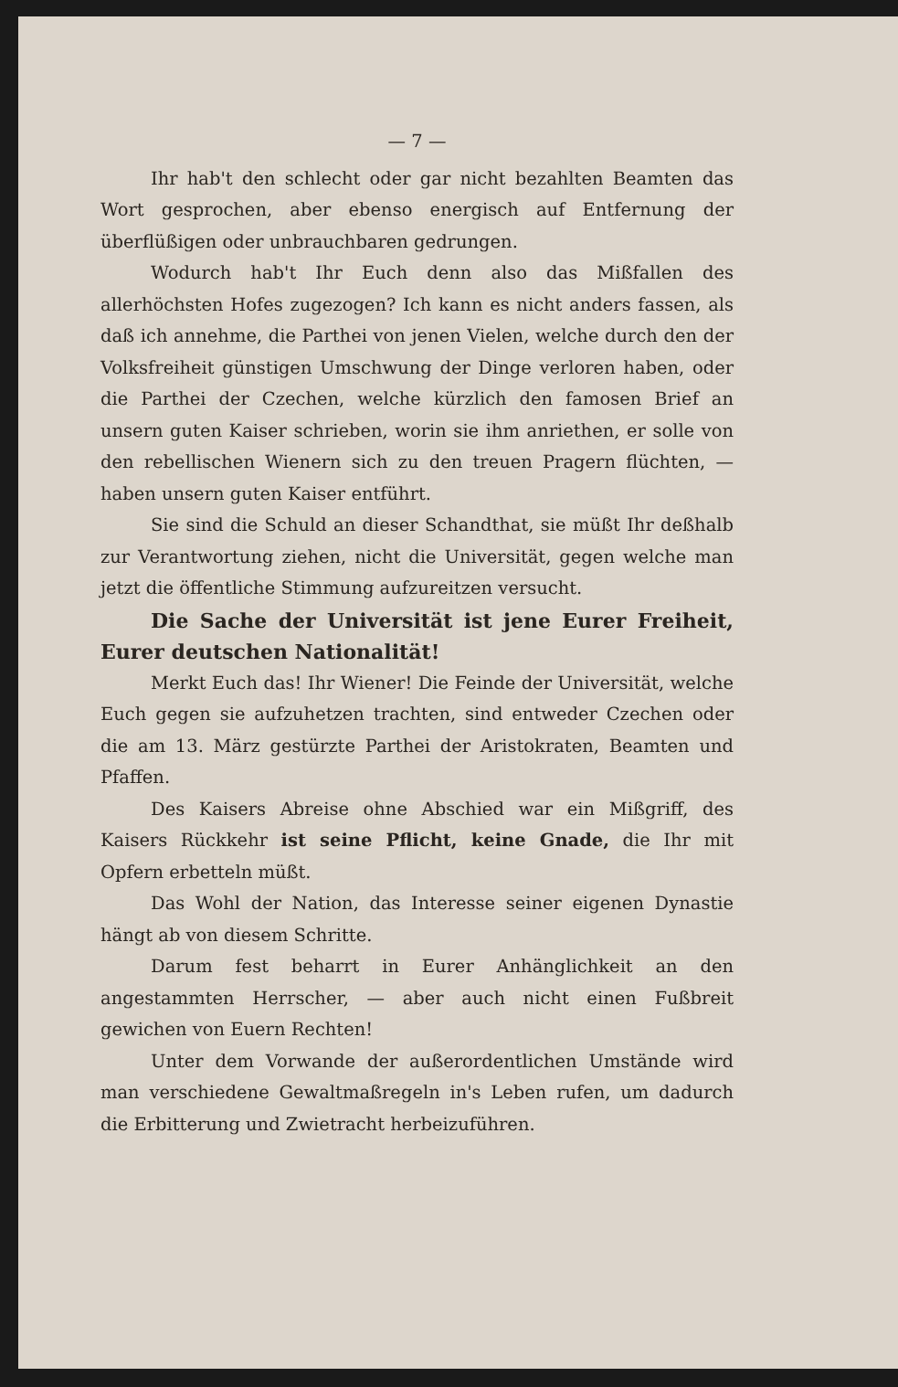— 7 —
Ihr hab't den schlecht oder gar nicht bezahlten Beamten das Wort gesprochen, aber ebenso energisch auf Entfernung der überflüßigen oder unbrauchbaren gedrungen.
Wodurch hab't Ihr Euch denn also das Mißfallen des allerhöchsten Hofes zugezogen? Ich kann es nicht anders fassen, als daß ich annehme, die Parthei von jenen Vielen, welche durch den der Volksfreiheit günstigen Umschwung der Dinge verloren haben, oder die Parthei der Czechen, welche kürzlich den famosen Brief an unsern guten Kaiser schrieben, worin sie ihm anriethen, er solle von den rebellischen Wienern sich zu den treuen Pragern flüchten, — haben unsern guten Kaiser entführt.
Sie sind die Schuld an dieser Schandthat, sie müßt Ihr deßhalb zur Verantwortung ziehen, nicht die Universität, gegen welche man jetzt die öffentliche Stimmung aufzureitzen versucht.
Die Sache der Universität ist jene Eurer Freiheit, Eurer deutschen Nationalität!
Merkt Euch das! Ihr Wiener! Die Feinde der Universität, welche Euch gegen sie aufzuhetzen trachten, sind entweder Czechen oder die am 13. März gestürzte Parthei der Aristokraten, Beamten und Pfaffen.
Des Kaisers Abreise ohne Abschied war ein Mißgriff, des Kaisers Rückkehr ist seine Pflicht, keine Gnade, die Ihr mit Opfern erbetteln müßt.
Das Wohl der Nation, das Interesse seiner eigenen Dynastie hängt ab von diesem Schritte.
Darum fest beharrt in Eurer Anhänglichkeit an den angestammten Herrscher, — aber auch nicht einen Fußbreit gewichen von Euern Rechten!
Unter dem Vorwande der außerordentlichen Umstände wird man verschiedene Gewaltmaßregeln in's Leben rufen, um dadurch die Erbitterung und Zwietracht herbeizuführen.